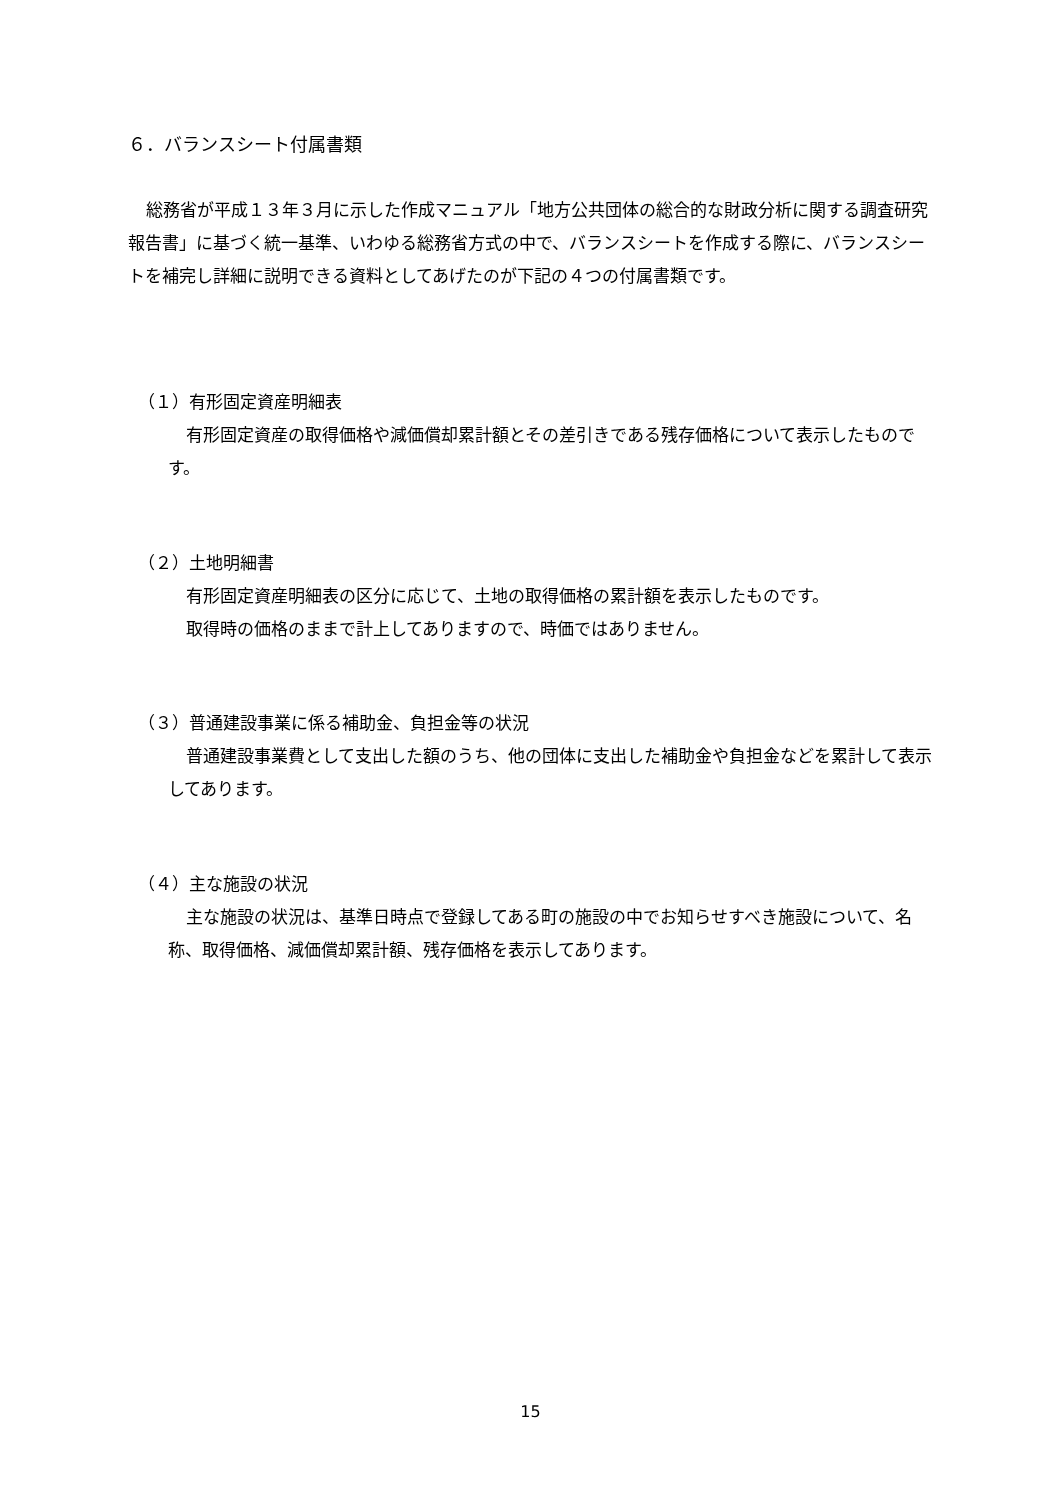６．バランスシート付属書類
総務省が平成１３年３月に示した作成マニュアル「地方公共団体の総合的な財政分析に関する調査研究報告書」に基づく統一基準、いわゆる総務省方式の中で、バランスシートを作成する際に、バランスシートを補完し詳細に説明できる資料としてあげたのが下記の４つの付属書類です。
（１）有形固定資産明細表
有形固定資産の取得価格や減価償却累計額とその差引きである残存価格について表示したものです。
（２）土地明細書
有形固定資産明細表の区分に応じて、土地の取得価格の累計額を表示したものです。
取得時の価格のままで計上してありますので、時価ではありません。
（３）普通建設事業に係る補助金、負担金等の状況
普通建設事業費として支出した額のうち、他の団体に支出した補助金や負担金などを累計して表示してあります。
（４）主な施設の状況
主な施設の状況は、基準日時点で登録してある町の施設の中でお知らせすべき施設について、名称、取得価格、減価償却累計額、残存価格を表示してあります。
15